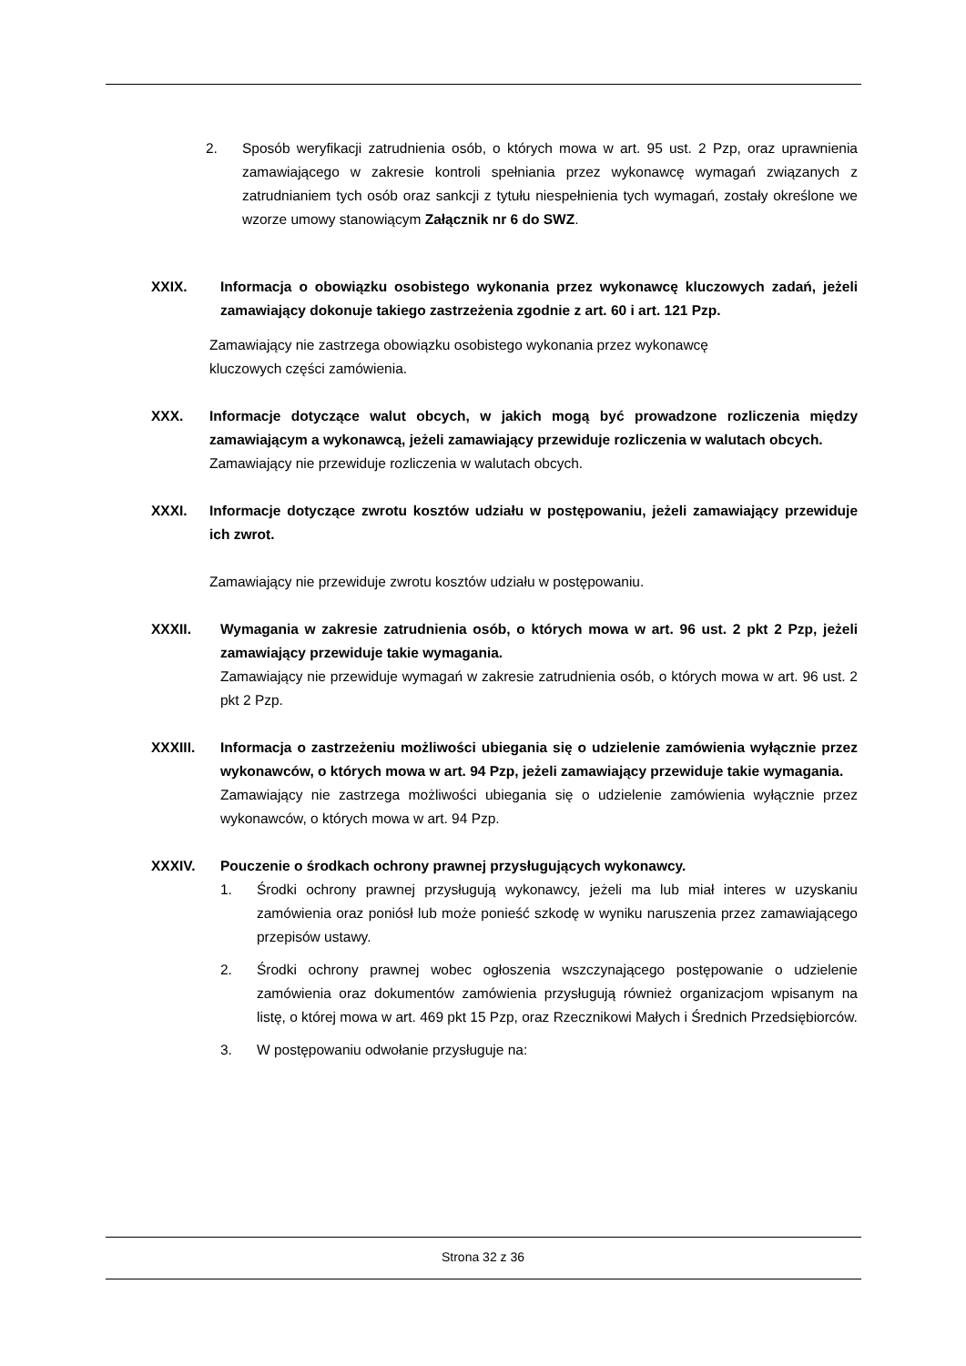2. Sposób weryfikacji zatrudnienia osób, o których mowa w art. 95 ust. 2 Pzp, oraz uprawnienia zamawiającego w zakresie kontroli spełniania przez wykonawcę wymagań związanych z zatrudnianiem tych osób oraz sankcji z tytułu niespełnienia tych wymagań, zostały określone we wzorze umowy stanowiącym Załącznik nr 6 do SWZ.
XXIX. Informacja o obowiązku osobistego wykonania przez wykonawcę kluczowych zadań, jeżeli zamawiający dokonuje takiego zastrzeżenia zgodnie z art. 60 i art. 121 Pzp.
Zamawiający nie zastrzega obowiązku osobistego wykonania przez wykonawcę
kluczowych części zamówienia.
XXX. Informacje dotyczące walut obcych, w jakich mogą być prowadzone rozliczenia między zamawiającym a wykonawcą, jeżeli zamawiający przewiduje rozliczenia w walutach obcych.
Zamawiający nie przewiduje rozliczenia w walutach obcych.
XXXI. Informacje dotyczące zwrotu kosztów udziału w postępowaniu, jeżeli zamawiający przewiduje ich zwrot.
Zamawiający nie przewiduje zwrotu kosztów udziału w postępowaniu.
XXXII. Wymagania w zakresie zatrudnienia osób, o których mowa w art. 96 ust. 2 pkt 2 Pzp, jeżeli zamawiający przewiduje takie wymagania.
Zamawiający nie przewiduje wymagań w zakresie zatrudnienia osób, o których mowa w art. 96 ust. 2 pkt 2 Pzp.
XXXIII. Informacja o zastrzeżeniu możliwości ubiegania się o udzielenie zamówienia wyłącznie przez wykonawców, o których mowa w art. 94 Pzp, jeżeli zamawiający przewiduje takie wymagania.
Zamawiający nie zastrzega możliwości ubiegania się o udzielenie zamówienia wyłącznie przez wykonawców, o których mowa w art. 94 Pzp.
XXXIV. Pouczenie o środkach ochrony prawnej przysługujących wykonawcy.
1. Środki ochrony prawnej przysługują wykonawcy, jeżeli ma lub miał interes w uzyskaniu zamówienia oraz poniósł lub może ponieść szkodę w wyniku naruszenia przez zamawiającego przepisów ustawy.
2. Środki ochrony prawnej wobec ogłoszenia wszczynającego postępowanie o udzielenie zamówienia oraz dokumentów zamówienia przysługują również organizacjom wpisanym na listę, o której mowa w art. 469 pkt 15 Pzp, oraz Rzecznikowi Małych i Średnich Przedsiębiorców.
3. W postępowaniu odwołanie przysługuje na:
Strona 32 z 36